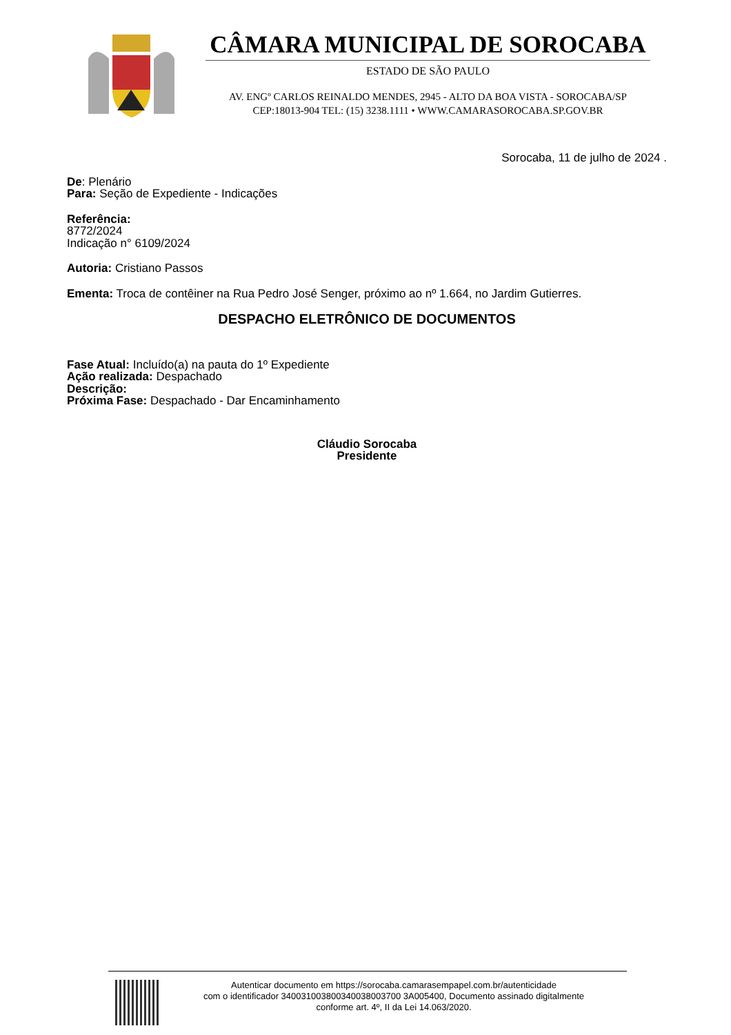CÂMARA MUNICIPAL DE SOROCABA
ESTADO DE SÃO PAULO
AV. ENGº CARLOS REINALDO MENDES, 2945 - ALTO DA BOA VISTA - SOROCABA/SP
CEP:18013-904 TEL: (15) 3238.1111 • WWW.CAMARASOROCABA.SP.GOV.BR
Sorocaba, 11 de julho de 2024 .
De: Plenário
Para: Seção de Expediente - Indicações
Referência:
8772/2024
Indicação n° 6109/2024
Autoria: Cristiano Passos
Ementa: Troca de contêiner na Rua Pedro José Senger, próximo ao nº 1.664, no Jardim Gutierres.
DESPACHO ELETRÔNICO DE DOCUMENTOS
Fase Atual: Incluído(a) na pauta do 1º Expediente
Ação realizada: Despachado
Descrição:
Próxima Fase: Despachado - Dar Encaminhamento
Cláudio Sorocaba
Presidente
Autenticar documento em https://sorocaba.camarasempapel.com.br/autenticidade
com o identificador 340031003800340038003700 3A005400, Documento assinado digitalmente
conforme art. 4º, II da Lei 14.063/2020.